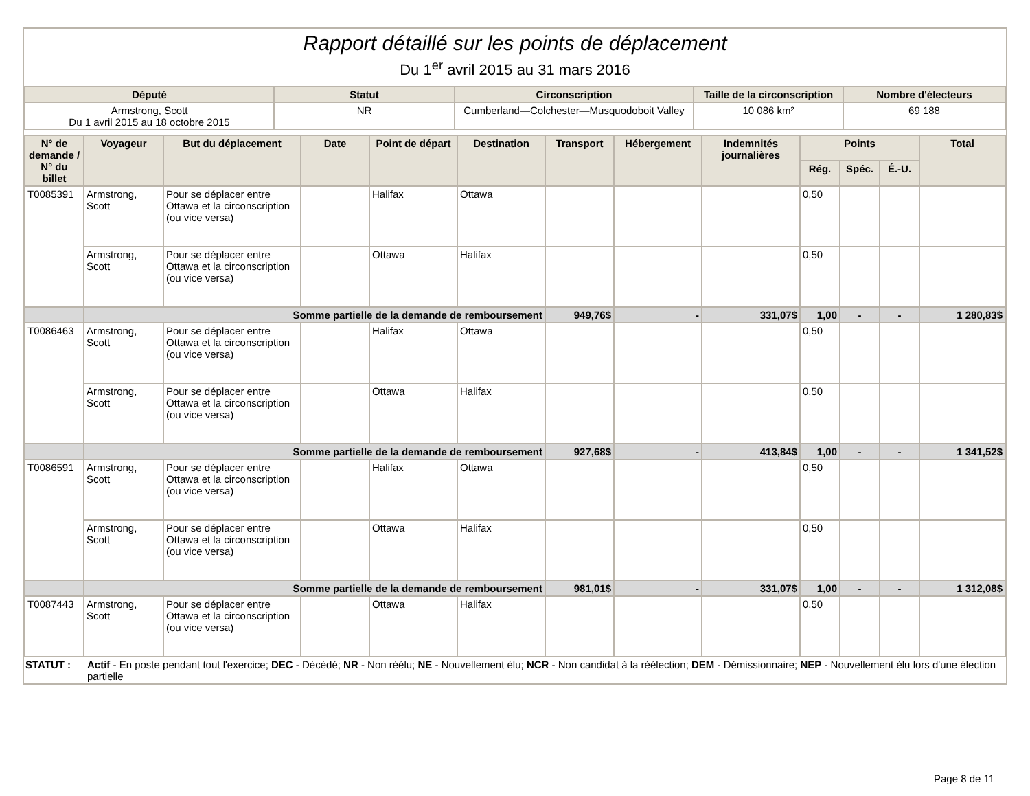Rapport détaillé sur les points de déplacement
Du 1<sup>er</sup> avril 2015 au 31 mars 2016
| Député | Statut | Circonscription | Taille de la circonscription | Nombre d'électeurs |
| --- | --- | --- | --- | --- |
| Armstrong, Scott Du 1 avril 2015 au 18 octobre 2015 | NR | Cumberland—Colchester—Musquodoboit Valley | 10 086 km² | 69 188 |
| N° de demande / N° du billet | Voyageur | But du déplacement | Date | Point de départ | Destination | Transport | Hébergement | Indemnités journalières | Points | | | Total |
| --- | --- | --- | --- | --- | --- | --- | --- | --- | --- | --- | --- | --- |
| | | | | | | | | | Rég. | Spéc. | É.-U. | |
| T0085391 | Armstrong, Scott | Pour se déplacer entre Ottawa et la circonscription (ou vice versa) | | Halifax | Ottawa | | | | 0,50 | | | |
| | Armstrong, Scott | Pour se déplacer entre Ottawa et la circonscription (ou vice versa) | | Ottawa | Halifax | | | | 0,50 | | | |
| | Somme partielle de la demande de remboursement | | | | | 949,76$ | - | 331,07$ | 1,00 | - | - | 1 280,83$ |
| T0086463 | Armstrong, Scott | Pour se déplacer entre Ottawa et la circonscription (ou vice versa) | | Halifax | Ottawa | | | | 0,50 | | | |
| | Armstrong, Scott | Pour se déplacer entre Ottawa et la circonscription (ou vice versa) | | Ottawa | Halifax | | | | 0,50 | | | |
| | Somme partielle de la demande de remboursement | | | | | 927,68$ | - | 413,84$ | 1,00 | - | - | 1 341,52$ |
| T0086591 | Armstrong, Scott | Pour se déplacer entre Ottawa et la circonscription (ou vice versa) | | Halifax | Ottawa | | | | 0,50 | | | |
| | Armstrong, Scott | Pour se déplacer entre Ottawa et la circonscription (ou vice versa) | | Ottawa | Halifax | | | | 0,50 | | | |
| | Somme partielle de la demande de remboursement | | | | | 981,01$ | - | 331,07$ | 1,00 | - | - | 1 312,08$ |
| T0087443 | Armstrong, Scott | Pour se déplacer entre Ottawa et la circonscription (ou vice versa) | | Ottawa | Halifax | | | | 0,50 | | | |
STATUT : Actif - En poste pendant tout l'exercice; DEC - Décédé; NR - Non réélu; NE - Nouvellement élu; NCR - Non candidat à la réélection; DEM - Démissionnaire; NEP - Nouvellement élu lors d'une élection partielle
Page 8 de 11